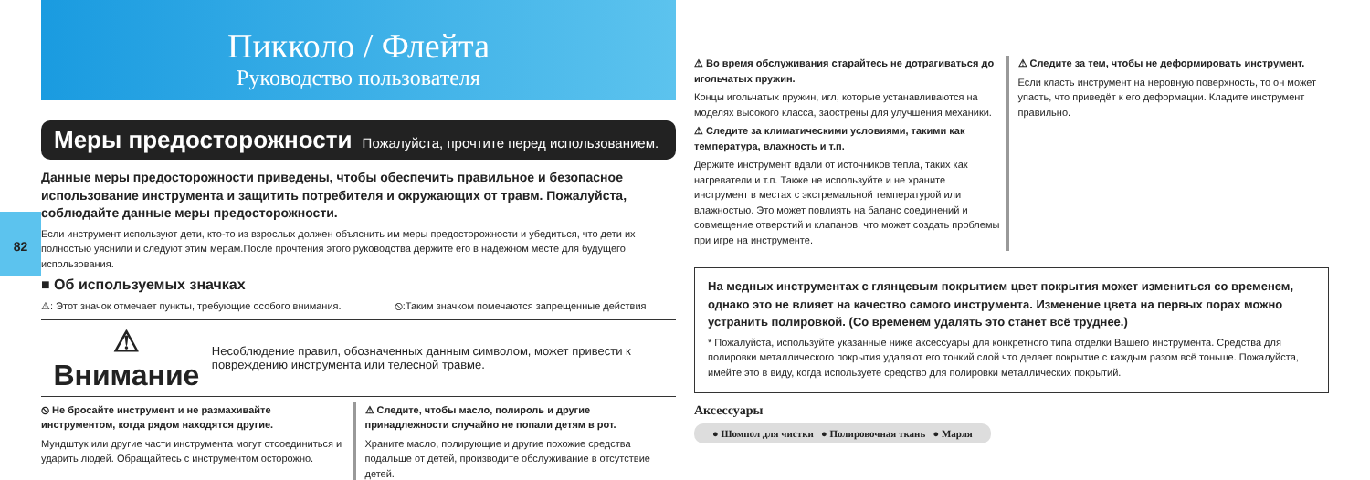82
Пикколо / Флейта
Руководство пользователя
Меры предосторожности Пожалуйста, прочтите перед использованием.
Данные меры предосторожности приведены, чтобы обеспечить правильное и безопасное использование инструмента и защитить потребителя и окружающих от травм. Пожалуйста, соблюдайте данные меры предосторожности.
Если инструмент используют дети, кто-то из взрослых должен объяснить им меры предосторожности и убедиться, что дети их полностью уяснили и следуют этим мерам.После прочтения этого руководства держите его в надежном месте для будущего использования.
■ Об используемых значках
⚠: Этот значок отмечает пункты, требующие особого внимания. ⦸:Таким значком помечаются запрещенные действия
⚠ Внимание Несоблюдение правил, обозначенных данным символом, может привести к повреждению инструмента или телесной травме.
⦸ Не бросайте инструмент и не размахивайте инструментом, когда рядом находятся другие.
Мундштук или другие части инструмента могут отсоединиться и ударить людей. Обращайтесь с инструментом осторожно.
⚠ Следите, чтобы масло, полироль и другие принадлежности случайно не попали детям в рот.
Храните масло, полирующие и другие похожие средства подальше от детей, производите обслуживание в отсутствие детей.
⚠ Во время обслуживания старайтесь не дотрагиваться до игольчатых пружин.
Концы игольчатых пружин, игл, которые устанавливаются на моделях высокого класса, заострены для улучшения механики.
⚠ Следите за климатическими условиями, такими как температура, влажность и т.п.
Держите инструмент вдали от источников тепла, таких как нагреватели и т.п. Также не используйте и не храните инструмент в местах с экстремальной температурой или влажностью. Это может повлиять на баланс соединений и совмещение отверстий и клапанов, что может создать проблемы при игре на инструменте.
⚠ Следите за тем, чтобы не деформировать инструмент.
Если класть инструмент на неровную поверхность, то он может упасть, что приведёт к его деформации. Кладите инструмент правильно.
На медных инструментах с глянцевым покрытием цвет покрытия может измениться со временем, однако это не влияет на качество самого инструмента. Изменение цвета на первых порах можно устранить полировкой. (Со временем удалять это станет всё труднее.)
* Пожалуйста, используйте указанные ниже аксессуары для конкретного типа отделки Вашего инструмента. Средства для полировки металлического покрытия удаляют его тонкий слой что делает покрытие с каждым разом всё тоньше. Пожалуйста, имейте это в виду, когда используете средство для полировки металлических покрытий.
Аксессуары
● Шомпол для чистки ● Полировочная ткань ● Марля